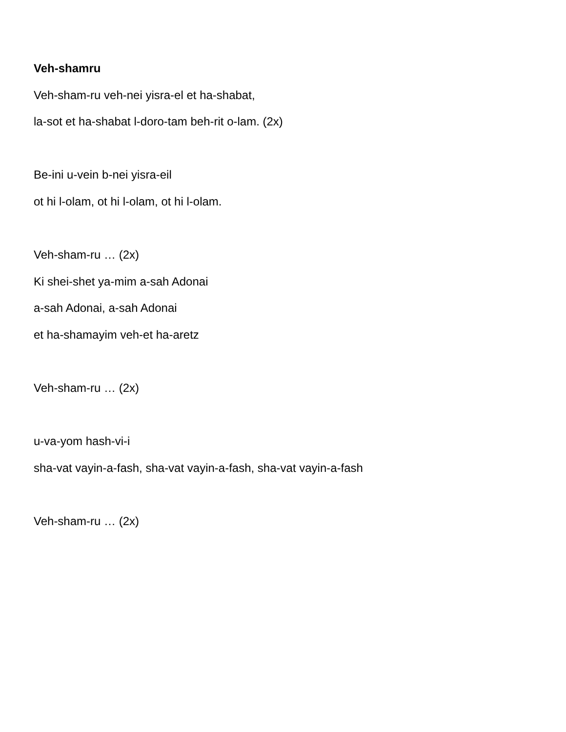Veh-shamru
Veh-sham-ru veh-nei yisra-el et ha-shabat,
la-sot et ha-shabat l-doro-tam beh-rit o-lam. (2x)
Be-ini u-vein b-nei yisra-eil
ot hi l-olam, ot hi l-olam, ot hi l-olam.
Veh-sham-ru … (2x)
Ki shei-shet ya-mim a-sah Adonai
a-sah Adonai, a-sah Adonai
et ha-shamayim veh-et ha-aretz
Veh-sham-ru … (2x)
u-va-yom hash-vi-i
sha-vat vayin-a-fash, sha-vat vayin-a-fash, sha-vat vayin-a-fash
Veh-sham-ru … (2x)